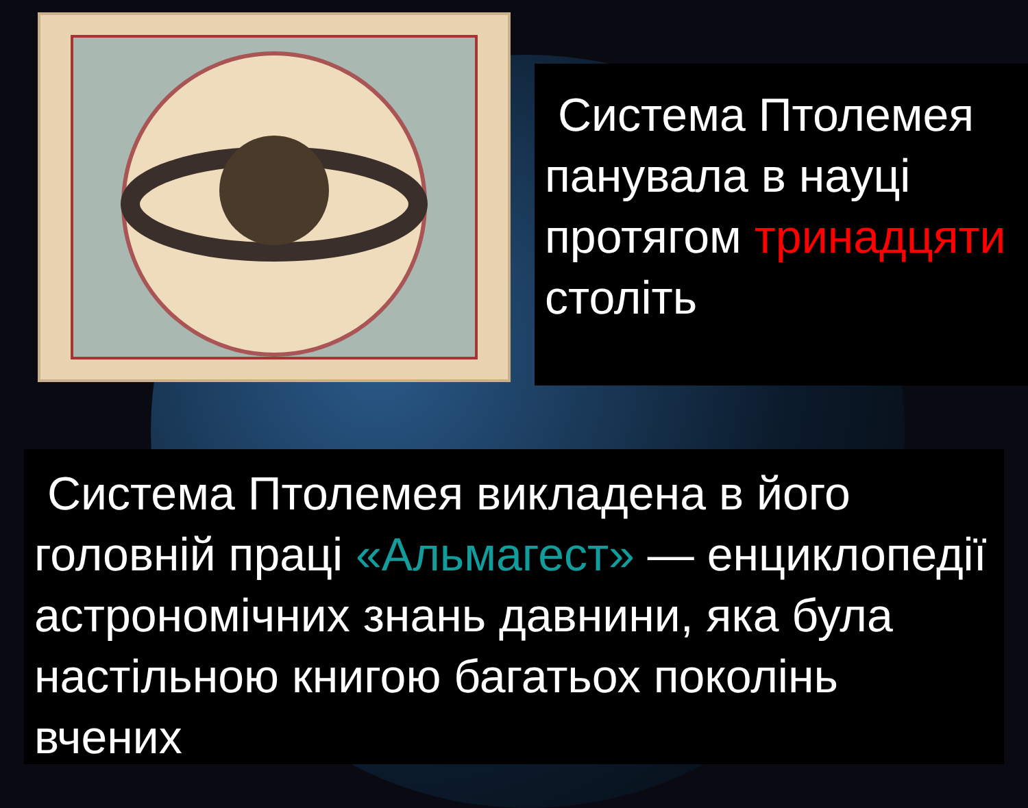Система Птолемея панувала в науці протягом тринадцяти століть
Система Птолемея викладена в його головній праці «Альмагест» — енциклопедії астрономічних знань давнини, яка була настільною книгою багатьох поколінь вчених